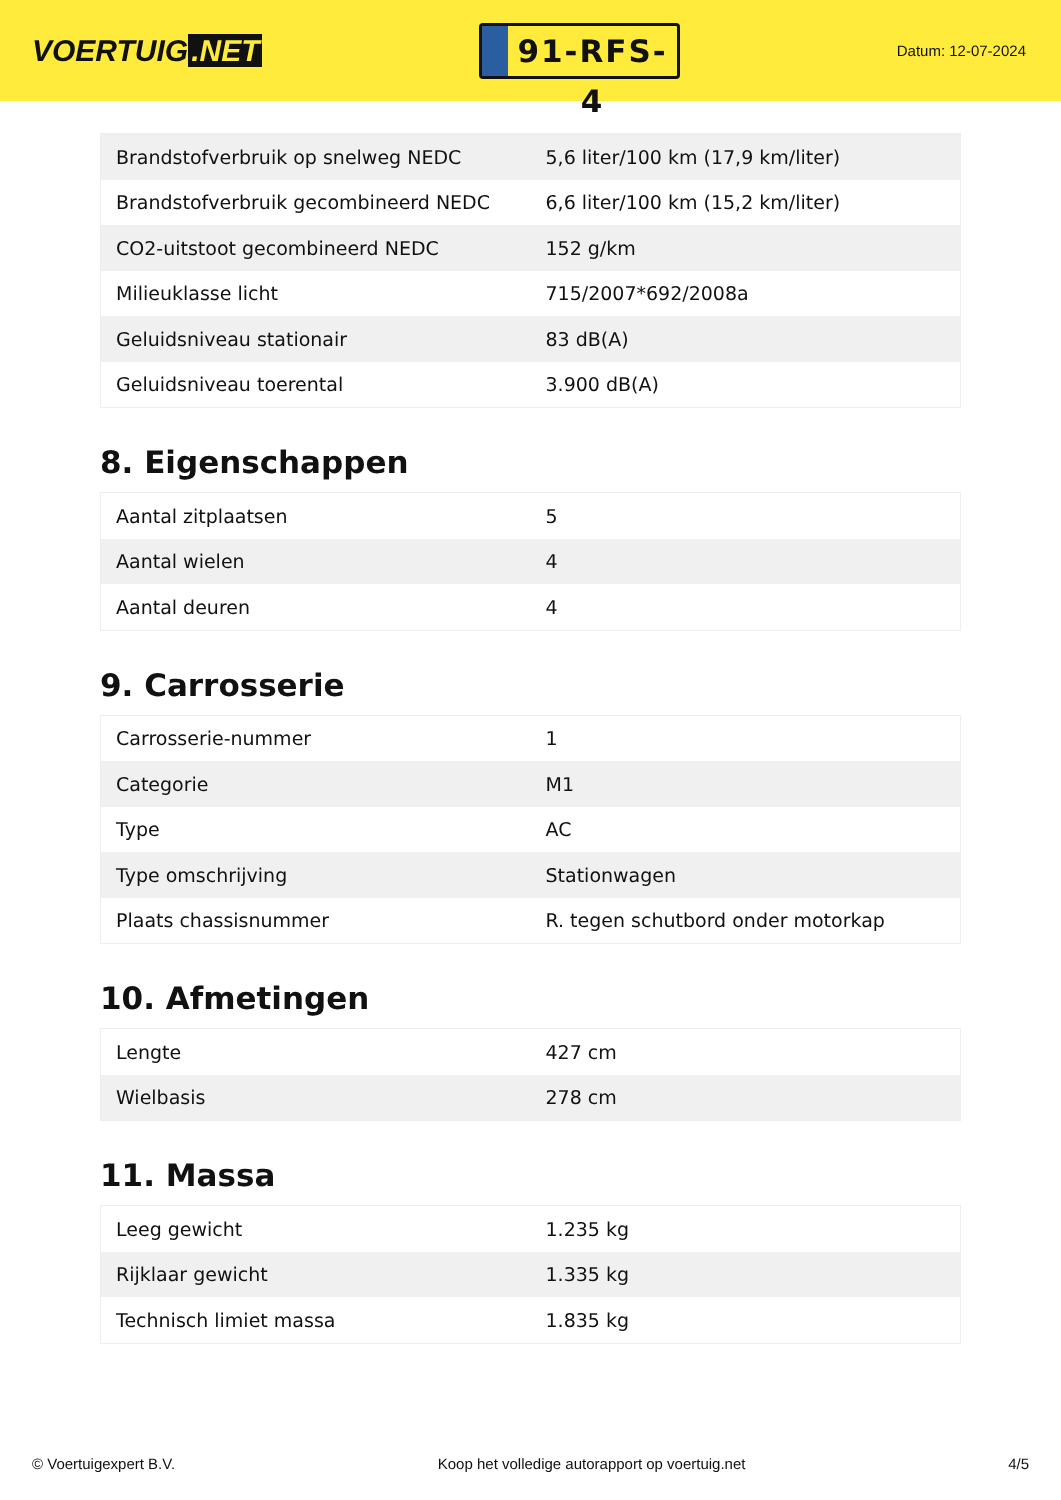VOERTUIG.NET
91-RFS-4
Datum: 12-07-2024
| Brandstofverbruik op snelweg NEDC | 5,6 liter/100 km (17,9 km/liter) |
| Brandstofverbruik gecombineerd NEDC | 6,6 liter/100 km (15,2 km/liter) |
| CO2-uitstoot gecombineerd NEDC | 152 g/km |
| Milieuklasse licht | 715/2007*692/2008a |
| Geluidsniveau stationair | 83 dB(A) |
| Geluidsniveau toerental | 3.900 dB(A) |
8. Eigenschappen
| Aantal zitplaatsen | 5 |
| Aantal wielen | 4 |
| Aantal deuren | 4 |
9. Carrosserie
| Carrosserie-nummer | 1 |
| Categorie | M1 |
| Type | AC |
| Type omschrijving | Stationwagen |
| Plaats chassisnummer | R. tegen schutbord onder motorkap |
10. Afmetingen
| Lengte | 427 cm |
| Wielbasis | 278 cm |
11. Massa
| Leeg gewicht | 1.235 kg |
| Rijklaar gewicht | 1.335 kg |
| Technisch limiet massa | 1.835 kg |
© Voertuigexpert B.V. Koop het volledige autorapport op voertuig.net 4/5